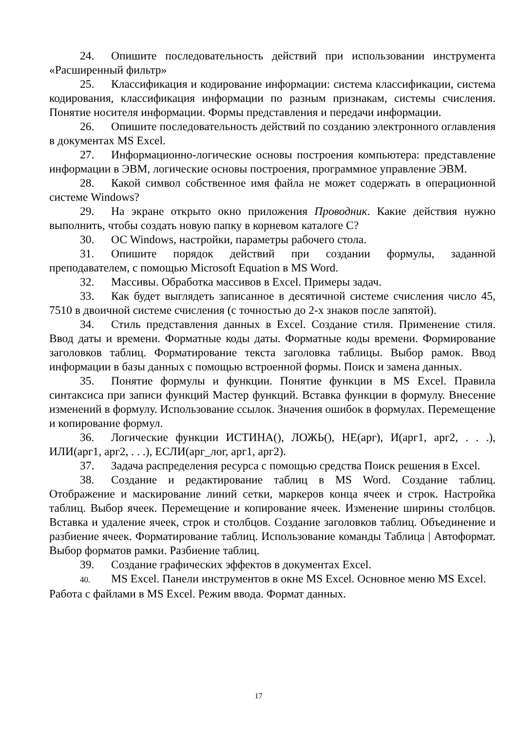24. Опишите последовательность действий при использовании инструмента «Расширенный фильтр»
25. Классификация и кодирование информации: система классификации, система кодирования, классификация информации по разным признакам, системы счисления. Понятие носителя информации. Формы представления и передачи информации.
26. Опишите последовательность действий по созданию электронного оглавления в документах MS Excel.
27. Информационно-логические основы построения компьютера: представление информации в ЭВМ, логические основы построения, программное управление ЭВМ.
28. Какой символ собственное имя файла не может содержать в операционной системе Windows?
29. На экране открыто окно приложения Проводник. Какие действия нужно выполнить, чтобы создать новую папку в корневом каталоге С?
30. ОС Windows, настройки, параметры рабочего стола.
31. Опишите порядок действий при создании формулы, заданной преподавателем, с помощью Microsoft Equation в MS Word.
32. Массивы. Обработка массивов в Excel. Примеры задач.
33. Как будет выглядеть записанное в десятичной системе счисления число 45, 7510 в двоичной системе счисления (с точностью до 2-х знаков после запятой).
34. Стиль представления данных в Excel. Создание стиля. Применение стиля. Ввод даты и времени. Форматные коды даты. Форматные коды времени. Формирование заголовков таблиц. Форматирование текста заголовка таблицы. Выбор рамок. Ввод информации в базы данных с помощью встроенной формы. Поиск и замена данных.
35. Понятие формулы и функции. Понятие функции в MS Excel. Правила синтаксиса при записи функций Мастер функций. Вставка функции в формулу. Внесение изменений в формулу. Использование ссылок. Значения ошибок в формулах. Перемещение и копирование формул.
36. Логические функции ИСТИНА(), ЛОЖЬ(), НЕ(арг), И(арг1, арг2, . . .), ИЛИ(арг1, арг2, . . .), ЕСЛИ(арг_лог, арг1, арг2).
37. Задача распределения ресурса с помощью средства Поиск решения в Excel.
38. Создание и редактирование таблиц в MS Word. Создание таблиц. Отображение и маскирование линий сетки, маркеров конца ячеек и строк. Настройка таблиц. Выбор ячеек. Перемещение и копирование ячеек. Изменение ширины столбцов. Вставка и удаление ячеек, строк и столбцов. Создание заголовков таблиц. Объединение и разбиение ячеек. Форматирование таблиц. Использование команды Таблица | Автоформат. Выбор форматов рамки. Разбиение таблиц.
39. Создание графических эффектов в документах Excel.
40. MS Excel. Панели инструментов в окне MS Excel. Основное меню MS Excel. Работа с файлами в MS Excel. Режим ввода. Формат данных.
17